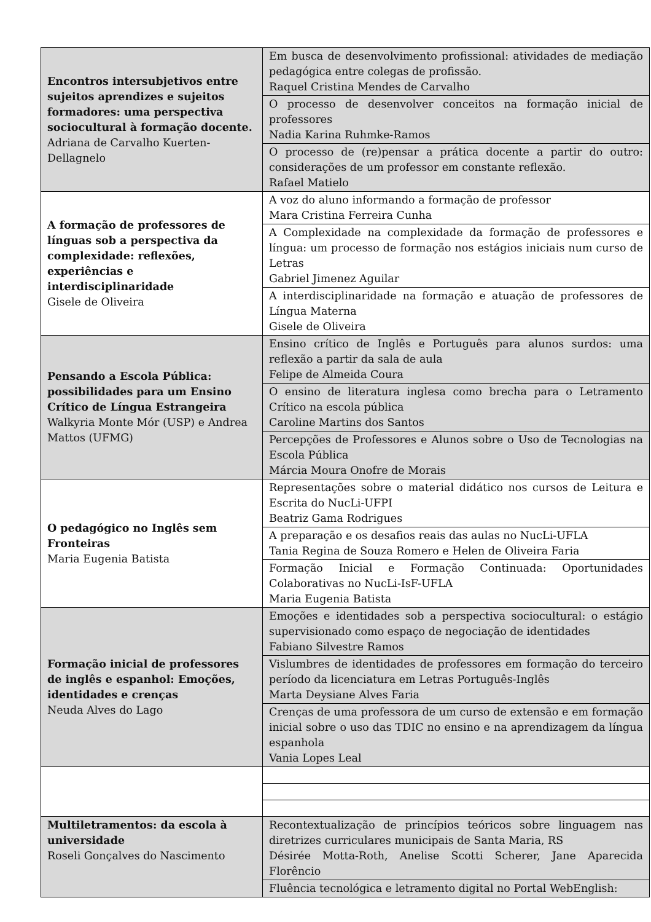| Encontros intersubjetivos entre sujeitos aprendizes e sujeitos formadores: uma perspectiva sociocultural à formação docente. Adriana de Carvalho Kuerten-Dellagnelo | Em busca de desenvolvimento profissional: atividades de mediação pedagógica entre colegas de profissão. Raquel Cristina Mendes de Carvalho |
| | O processo de desenvolver conceitos na formação inicial de professores Nadia Karina Ruhmke-Ramos |
| | O processo de (re)pensar a prática docente a partir do outro: considerações de um professor em constante reflexão. Rafael Matielo |
| A formação de professores de línguas sob a perspectiva da complexidade: reflexões, experiências e interdisciplinaridade Gisele de Oliveira | A voz do aluno informando a formação de professor Mara Cristina Ferreira Cunha |
| | A Complexidade na complexidade da formação de professores e língua: um processo de formação nos estágios iniciais num curso de Letras Gabriel Jimenez Aguilar |
| | A interdisciplinaridade na formação e atuação de professores de Língua Materna Gisele de Oliveira |
| Pensando a Escola Pública: possibilidades para um Ensino Crítico de Língua Estrangeira Walkyria Monte Mór (USP) e Andrea Mattos (UFMG) | Ensino crítico de Inglês e Português para alunos surdos: uma reflexão a partir da sala de aula Felipe de Almeida Coura |
| | O ensino de literatura inglesa como brecha para o Letramento Crítico na escola pública Caroline Martins dos Santos |
| | Percepções de Professores e Alunos sobre o Uso de Tecnologias na Escola Pública Márcia Moura Onofre de Morais |
| O pedagógico no Inglês sem Fronteiras Maria Eugenia Batista | Representações sobre o material didático nos cursos de Leitura e Escrita do NucLi-UFPI Beatriz Gama Rodrigues |
| | A preparação e os desafios reais das aulas no NucLi-UFLA Tania Regina de Souza Romero e Helen de Oliveira Faria |
| | Formação Inicial e Formação Continuada: Oportunidades Colaborativas no NucLi-IsF-UFLA Maria Eugenia Batista |
| Formação inicial de professores de inglês e espanhol: Emoções, identidades e crenças Neuda Alves do Lago | Emoções e identidades sob a perspectiva sociocultural: o estágio supervisionado como espaço de negociação de identidades Fabiano Silvestre Ramos |
| | Vislumbres de identidades de professores em formação do terceiro período da licenciatura em Letras Português-Inglês Marta Deysiane Alves Faria |
| | Crenças de uma professora de um curso de extensão e em formação inicial sobre o uso das TDIC no ensino e na aprendizagem da língua espanhola Vania Lopes Leal |
| Multiletramentos: da escola à universidade Roseli Gonçalves do Nascimento | Recontextualização de princípios teóricos sobre linguagem nas diretrizes curriculares municipais de Santa Maria, RS Désirée Motta-Roth, Anelise Scotti Scherer, Jane Aparecida Florêncio |
| | Fluência tecnológica e letramento digital no Portal WebEnglish: |